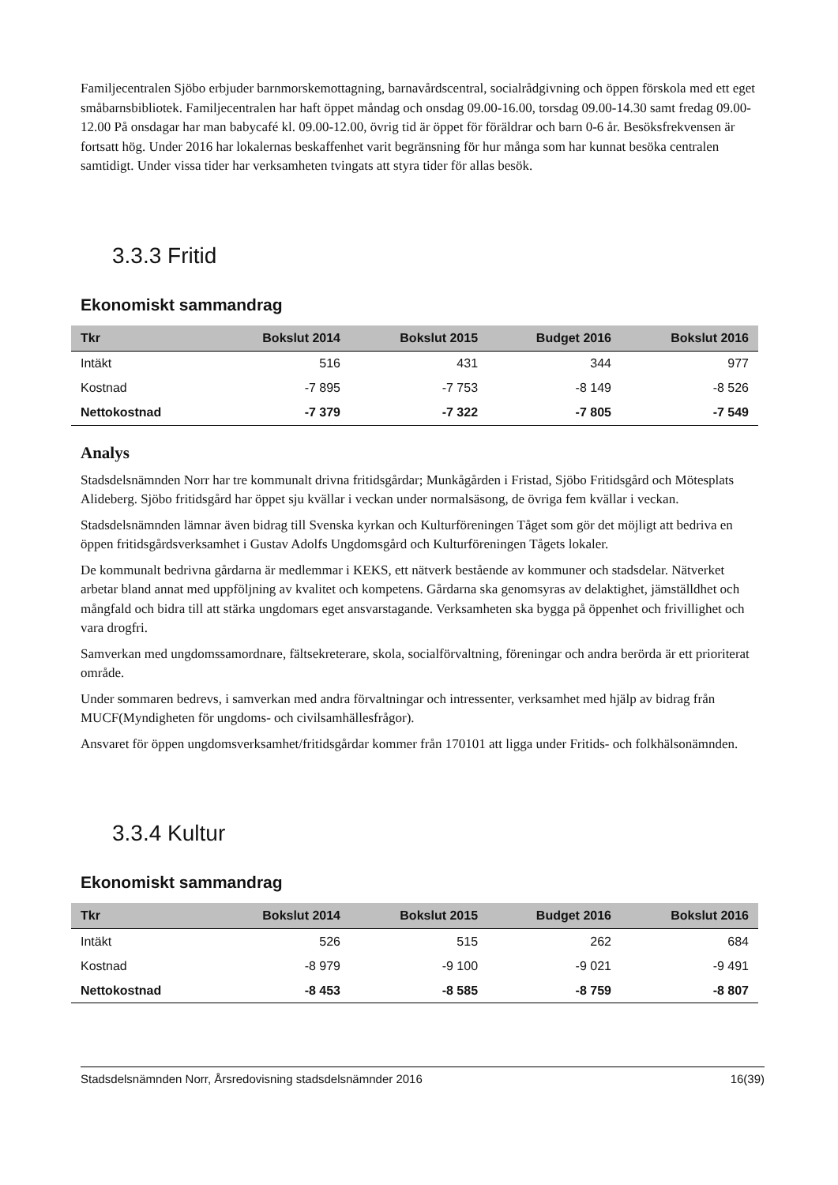Familjecentralen Sjöbo erbjuder barnmorskemottagning, barnavårdscentral, socialrådgivning och öppen förskola med ett eget småbarnsbibliotek. Familjecentralen har haft öppet måndag och onsdag 09.00-16.00, torsdag 09.00-14.30 samt fredag 09.00-12.00 På onsdagar har man babycafé kl. 09.00-12.00, övrig tid är öppet för föräldrar och barn 0-6 år. Besöksfrekvensen är fortsatt hög. Under 2016 har lokalernas beskaffenhet varit begränsning för hur många som har kunnat besöka centralen samtidigt. Under vissa tider har verksamheten tvingats att styra tider för allas besök.
3.3.3 Fritid
Ekonomiskt sammandrag
| Tkr | Bokslut 2014 | Bokslut 2015 | Budget 2016 | Bokslut 2016 |
| --- | --- | --- | --- | --- |
| Intäkt | 516 | 431 | 344 | 977 |
| Kostnad | -7 895 | -7 753 | -8 149 | -8 526 |
| Nettokostnad | -7 379 | -7 322 | -7 805 | -7 549 |
Analys
Stadsdelsnämnden Norr har tre kommunalt drivna fritidsgårdar; Munkågården i Fristad, Sjöbo Fritidsgård och Mötesplats Alideberg. Sjöbo fritidsgård har öppet sju kvällar i veckan under normalsäsong, de övriga fem kvällar i veckan.
Stadsdelsnämnden lämnar även bidrag till Svenska kyrkan och Kulturföreningen Tåget som gör det möjligt att bedriva en öppen fritidsgårdsverksamhet i Gustav Adolfs Ungdomsgård och Kulturföreningen Tågets lokaler.
De kommunalt bedrivna gårdarna är medlemmar i KEKS, ett nätverk bestående av kommuner och stadsdelar. Nätverket arbetar bland annat med uppföljning av kvalitet och kompetens. Gårdarna ska genomsyras av delaktighet, jämställdhet och mångfald och bidra till att stärka ungdomars eget ansvarstagande. Verksamheten ska bygga på öppenhet och frivillighet och vara drogfri.
Samverkan med ungdomssamordnare, fältsekreterare, skola, socialförvaltning, föreningar och andra berörda är ett prioriterat område.
Under sommaren bedrevs, i samverkan med andra förvaltningar och intressenter, verksamhet med hjälp av bidrag från MUCF(Myndigheten för ungdoms- och civilsamhällesfrågor).
Ansvaret för öppen ungdomsverksamhet/fritidsgårdar kommer från 170101 att ligga under Fritids- och folkhälsonämnden.
3.3.4 Kultur
Ekonomiskt sammandrag
| Tkr | Bokslut 2014 | Bokslut 2015 | Budget 2016 | Bokslut 2016 |
| --- | --- | --- | --- | --- |
| Intäkt | 526 | 515 | 262 | 684 |
| Kostnad | -8 979 | -9 100 | -9 021 | -9 491 |
| Nettokostnad | -8 453 | -8 585 | -8 759 | -8 807 |
Stadsdelsnämnden Norr, Årsredovisning stadsdelsnämnder 2016 16(39)